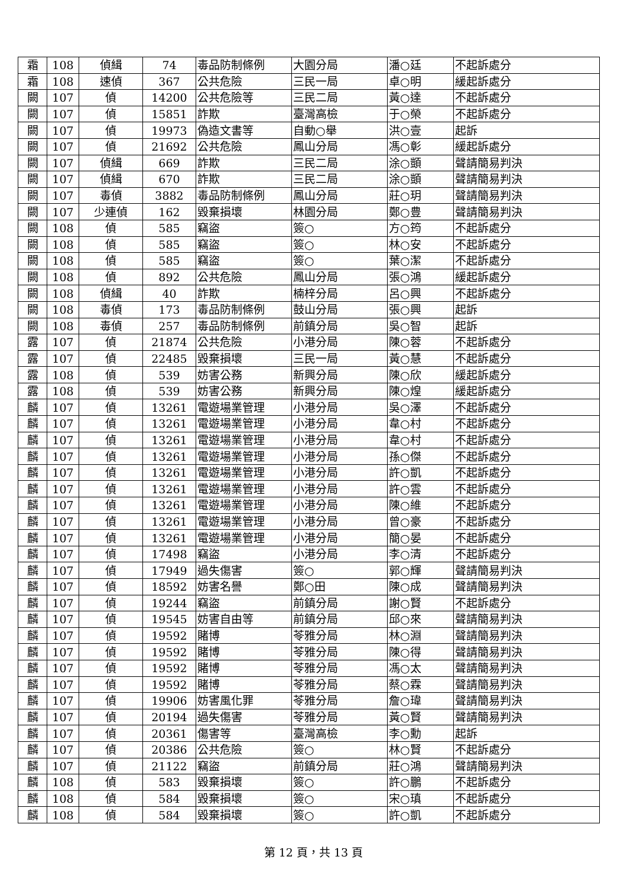| 霜 | 108 | 偵緝 | 74 | 毒品防制條例 | 大園分局 | 潘○廷 | 不起訴處分 |
| 霜 | 108 | 速偵 | 367 | 公共危險 | 三民一局 | 卓○明 | 緩起訴處分 |
| 闕 | 107 | 偵 | 14200 | 公共危險等 | 三民二局 | 黃○達 | 不起訴處分 |
| 闕 | 107 | 偵 | 15851 | 詐欺 | 臺灣高檢 | 于○榮 | 不起訴處分 |
| 闕 | 107 | 偵 | 19973 | 偽造文書等 | 自動○舉 | 洪○壹 | 起訴 |
| 闕 | 107 | 偵 | 21692 | 公共危險 | 鳳山分局 | 馮○彰 | 緩起訴處分 |
| 闕 | 107 | 偵緝 | 669 | 詐欺 | 三民二局 | 涂○顗 | 聲請簡易判決 |
| 闕 | 107 | 偵緝 | 670 | 詐欺 | 三民二局 | 涂○顗 | 聲請簡易判決 |
| 闕 | 107 | 毒偵 | 3882 | 毒品防制條例 | 鳳山分局 | 莊○玥 | 聲請簡易判決 |
| 闕 | 107 | 少連偵 | 162 | 毀棄損壞 | 林園分局 | 鄭○豊 | 聲請簡易判決 |
| 闕 | 108 | 偵 | 585 | 竊盜 | 簽○ | 方○筠 | 不起訴處分 |
| 闕 | 108 | 偵 | 585 | 竊盜 | 簽○ | 林○安 | 不起訴處分 |
| 闕 | 108 | 偵 | 585 | 竊盜 | 簽○ | 葉○潔 | 不起訴處分 |
| 闕 | 108 | 偵 | 892 | 公共危險 | 鳳山分局 | 張○鴻 | 緩起訴處分 |
| 闕 | 108 | 偵緝 | 40 | 詐欺 | 楠梓分局 | 呂○興 | 不起訴處分 |
| 闕 | 108 | 毒偵 | 173 | 毒品防制條例 | 鼓山分局 | 張○興 | 起訴 |
| 闕 | 108 | 毒偵 | 257 | 毒品防制條例 | 前鎮分局 | 吳○智 | 起訴 |
| 露 | 107 | 偵 | 21874 | 公共危險 | 小港分局 | 陳○蓉 | 不起訴處分 |
| 露 | 107 | 偵 | 22485 | 毀棄損壞 | 三民一局 | 黃○慧 | 不起訴處分 |
| 露 | 108 | 偵 | 539 | 妨害公務 | 新興分局 | 陳○欣 | 緩起訴處分 |
| 露 | 108 | 偵 | 539 | 妨害公務 | 新興分局 | 陳○煌 | 緩起訴處分 |
| 麟 | 107 | 偵 | 13261 | 電遊場業管理 | 小港分局 | 吳○澤 | 不起訴處分 |
| 麟 | 107 | 偵 | 13261 | 電遊場業管理 | 小港分局 | 韋○村 | 不起訴處分 |
| 麟 | 107 | 偵 | 13261 | 電遊場業管理 | 小港分局 | 韋○村 | 不起訴處分 |
| 麟 | 107 | 偵 | 13261 | 電遊場業管理 | 小港分局 | 孫○傑 | 不起訴處分 |
| 麟 | 107 | 偵 | 13261 | 電遊場業管理 | 小港分局 | 許○凱 | 不起訴處分 |
| 麟 | 107 | 偵 | 13261 | 電遊場業管理 | 小港分局 | 許○雲 | 不起訴處分 |
| 麟 | 107 | 偵 | 13261 | 電遊場業管理 | 小港分局 | 陳○維 | 不起訴處分 |
| 麟 | 107 | 偵 | 13261 | 電遊場業管理 | 小港分局 | 曾○豪 | 不起訴處分 |
| 麟 | 107 | 偵 | 13261 | 電遊場業管理 | 小港分局 | 簡○晏 | 不起訴處分 |
| 麟 | 107 | 偵 | 17498 | 竊盜 | 小港分局 | 李○清 | 不起訴處分 |
| 麟 | 107 | 偵 | 17949 | 過失傷害 | 簽○ | 郭○輝 | 聲請簡易判決 |
| 麟 | 107 | 偵 | 18592 | 妨害名譽 | 鄭○田 | 陳○成 | 聲請簡易判決 |
| 麟 | 107 | 偵 | 19244 | 竊盜 | 前鎮分局 | 謝○賢 | 不起訴處分 |
| 麟 | 107 | 偵 | 19545 | 妨害自由等 | 前鎮分局 | 邱○來 | 聲請簡易判決 |
| 麟 | 107 | 偵 | 19592 | 賭博 | 苓雅分局 | 林○淵 | 聲請簡易判決 |
| 麟 | 107 | 偵 | 19592 | 賭博 | 苓雅分局 | 陳○得 | 聲請簡易判決 |
| 麟 | 107 | 偵 | 19592 | 賭博 | 苓雅分局 | 馮○太 | 聲請簡易判決 |
| 麟 | 107 | 偵 | 19592 | 賭博 | 苓雅分局 | 蔡○霖 | 聲請簡易判決 |
| 麟 | 107 | 偵 | 19906 | 妨害風化罪 | 苓雅分局 | 詹○瑋 | 聲請簡易判決 |
| 麟 | 107 | 偵 | 20194 | 過失傷害 | 苓雅分局 | 黃○賢 | 聲請簡易判決 |
| 麟 | 107 | 偵 | 20361 | 傷害等 | 臺灣高檢 | 李○勳 | 起訴 |
| 麟 | 107 | 偵 | 20386 | 公共危險 | 簽○ | 林○賢 | 不起訴處分 |
| 麟 | 107 | 偵 | 21122 | 竊盜 | 前鎮分局 | 莊○鴻 | 聲請簡易判決 |
| 麟 | 108 | 偵 | 583 | 毀棄損壞 | 簽○ | 許○鵬 | 不起訴處分 |
| 麟 | 108 | 偵 | 584 | 毀棄損壞 | 簽○ | 宋○瑱 | 不起訴處分 |
| 麟 | 108 | 偵 | 584 | 毀棄損壞 | 簽○ | 許○凱 | 不起訴處分 |
第 12 頁，共 13 頁